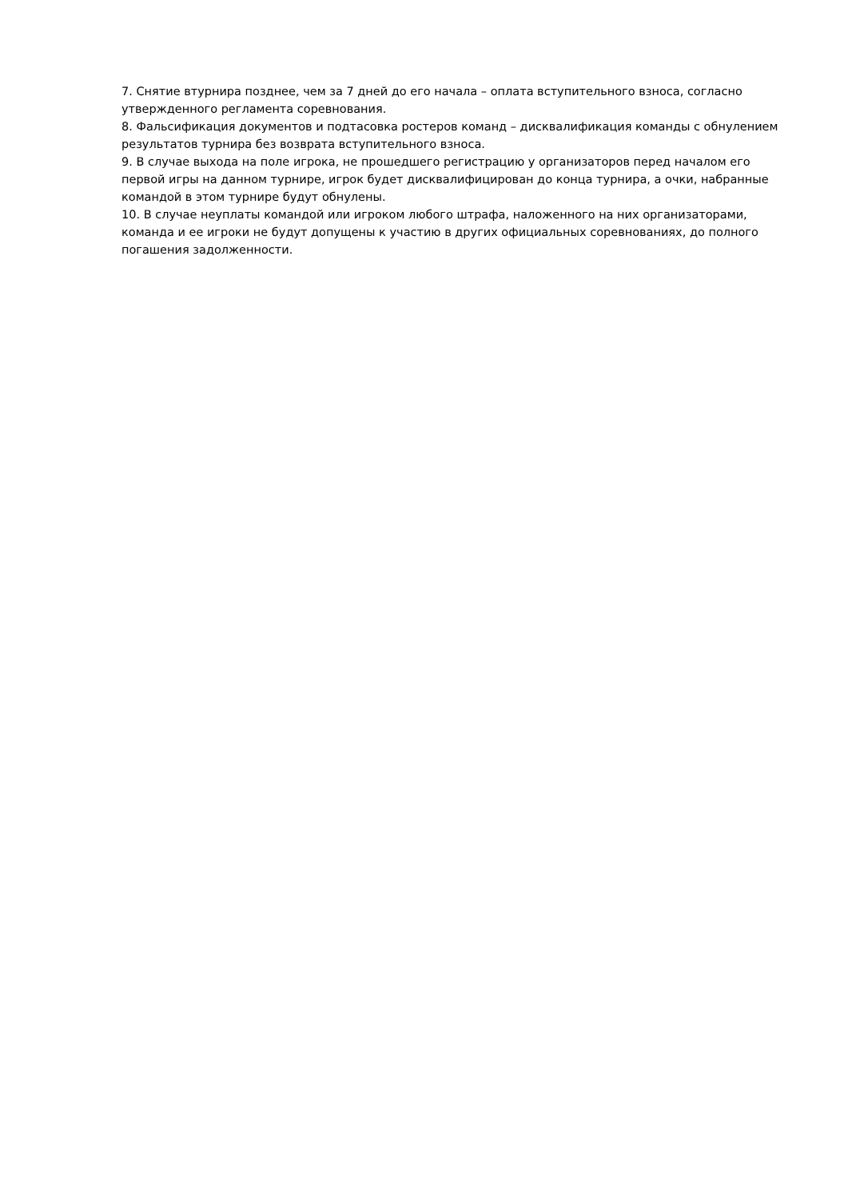7. Снятие втурнира позднее, чем за 7 дней до его начала – оплата вступительного взноса, согласно утвержденного регламента соревнования.
8. Фальсификация документов и подтасовка ростеров команд – дисквалификация команды с обнулением результатов турнира без возврата вступительного взноса.
9. В случае выхода на поле игрока, не прошедшего регистрацию у организаторов перед началом его первой игры на данном турнире, игрок будет дисквалифицирован до конца турнира, а очки, набранные командой в этом турнире будут обнулены.
10. В случае неуплаты командой или игроком любого штрафа, наложенного на них организаторами, команда и ее игроки не будут допущены к участию в других официальных соревнованиях, до полного погашения задолженности.